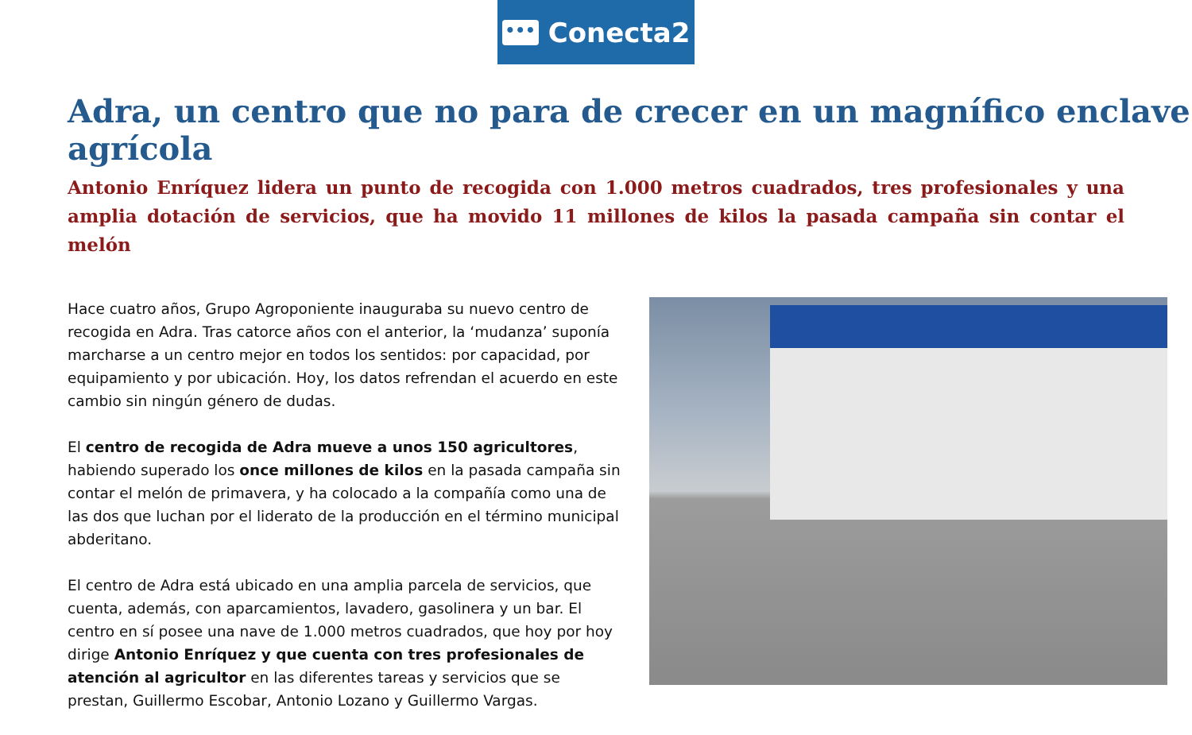••• Conecta2
Adra, un centro que no para de crecer en un magnífico enclave agrícola
Antonio Enríquez lidera un punto de recogida con 1.000 metros cuadrados, tres profesionales y una amplia dotación de servicios, que ha movido 11 millones de kilos la pasada campaña sin contar el melón
Hace cuatro años, Grupo Agroponiente inauguraba su nuevo centro de recogida en Adra. Tras catorce años con el anterior, la ‘mudanza’ suponía marcharse a un centro mejor en todos los sentidos: por capacidad, por equipamiento y por ubicación. Hoy, los datos refrendan el acuerdo en este cambio sin ningún género de dudas.
El centro de recogida de Adra mueve a unos 150 agricultores, habiendo superado los once millones de kilos en la pasada campaña sin contar el melón de primavera, y ha colocado a la compañía como una de las dos que luchan por el liderato de la producción en el término municipal abderitano.
El centro de Adra está ubicado en una amplia parcela de servicios, que cuenta, además, con aparcamientos, lavadero, gasolinera y un bar. El centro en sí posee una nave de 1.000 metros cuadrados, que hoy por hoy dirige Antonio Enríquez y que cuenta con tres profesionales de atención al agricultor en las diferentes tareas y servicios que se prestan, Guillermo Escobar, Antonio Lozano y Guillermo Vargas.